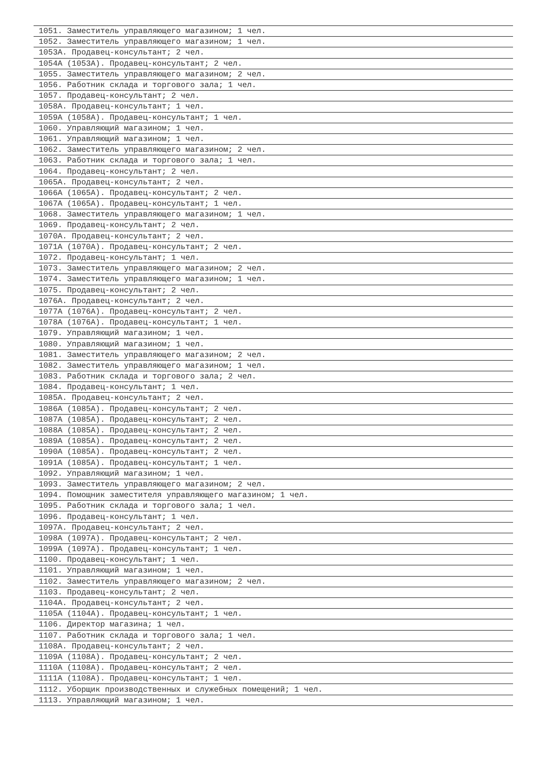| 1051. Заместитель управляющего магазином; 1 чел. |
| 1052. Заместитель управляющего магазином; 1 чел. |
| 1053А. Продавец-консультант; 2 чел. |
| 1054А (1053А). Продавец-консультант; 2 чел. |
| 1055. Заместитель управляющего магазином; 2 чел. |
| 1056. Работник склада и торгового зала; 1 чел. |
| 1057. Продавец-консультант; 2 чел. |
| 1058А. Продавец-консультант; 1 чел. |
| 1059А (1058А). Продавец-консультант; 1 чел. |
| 1060. Управляющий магазином; 1 чел. |
| 1061. Управляющий магазином; 1 чел. |
| 1062. Заместитель управляющего магазином; 2 чел. |
| 1063. Работник склада и торгового зала; 1 чел. |
| 1064. Продавец-консультант; 2 чел. |
| 1065А. Продавец-консультант; 2 чел. |
| 1066А (1065А). Продавец-консультант; 2 чел. |
| 1067А (1065А). Продавец-консультант; 1 чел. |
| 1068. Заместитель управляющего магазином; 1 чел. |
| 1069. Продавец-консультант; 2 чел. |
| 1070А. Продавец-консультант; 2 чел. |
| 1071А (1070А). Продавец-консультант; 2 чел. |
| 1072. Продавец-консультант; 1 чел. |
| 1073. Заместитель управляющего магазином; 2 чел. |
| 1074. Заместитель управляющего магазином; 1 чел. |
| 1075. Продавец-консультант; 2 чел. |
| 1076А. Продавец-консультант; 2 чел. |
| 1077А (1076А). Продавец-консультант; 2 чел. |
| 1078А (1076А). Продавец-консультант; 1 чел. |
| 1079. Управляющий магазином; 1 чел. |
| 1080. Управляющий магазином; 1 чел. |
| 1081. Заместитель управляющего магазином; 2 чел. |
| 1082. Заместитель управляющего магазином; 1 чел. |
| 1083. Работник склада и торгового зала; 2 чел. |
| 1084. Продавец-консультант; 1 чел. |
| 1085А. Продавец-консультант; 2 чел. |
| 1086А (1085А). Продавец-консультант; 2 чел. |
| 1087А (1085А). Продавец-консультант; 2 чел. |
| 1088А (1085А). Продавец-консультант; 2 чел. |
| 1089А (1085А). Продавец-консультант; 2 чел. |
| 1090А (1085А). Продавец-консультант; 2 чел. |
| 1091А (1085А). Продавец-консультант; 1 чел. |
| 1092. Управляющий магазином; 1 чел. |
| 1093. Заместитель управляющего магазином; 2 чел. |
| 1094. Помощник заместителя управляющего магазином; 1 чел. |
| 1095. Работник склада и торгового зала; 1 чел. |
| 1096. Продавец-консультант; 1 чел. |
| 1097А. Продавец-консультант; 2 чел. |
| 1098А (1097А). Продавец-консультант; 2 чел. |
| 1099А (1097А). Продавец-консультант; 1 чел. |
| 1100. Продавец-консультант; 1 чел. |
| 1101. Управляющий магазином; 1 чел. |
| 1102. Заместитель управляющего магазином; 2 чел. |
| 1103. Продавец-консультант; 2 чел. |
| 1104А. Продавец-консультант; 2 чел. |
| 1105А (1104А). Продавец-консультант; 1 чел. |
| 1106. Директор магазина; 1 чел. |
| 1107. Работник склада и торгового зала; 1 чел. |
| 1108А. Продавец-консультант; 2 чел. |
| 1109А (1108А). Продавец-консультант; 2 чел. |
| 1110А (1108А). Продавец-консультант; 2 чел. |
| 1111А (1108А). Продавец-консультант; 1 чел. |
| 1112. Уборщик производственных и служебных помещений; 1 чел. |
| 1113. Управляющий магазином; 1 чел. |